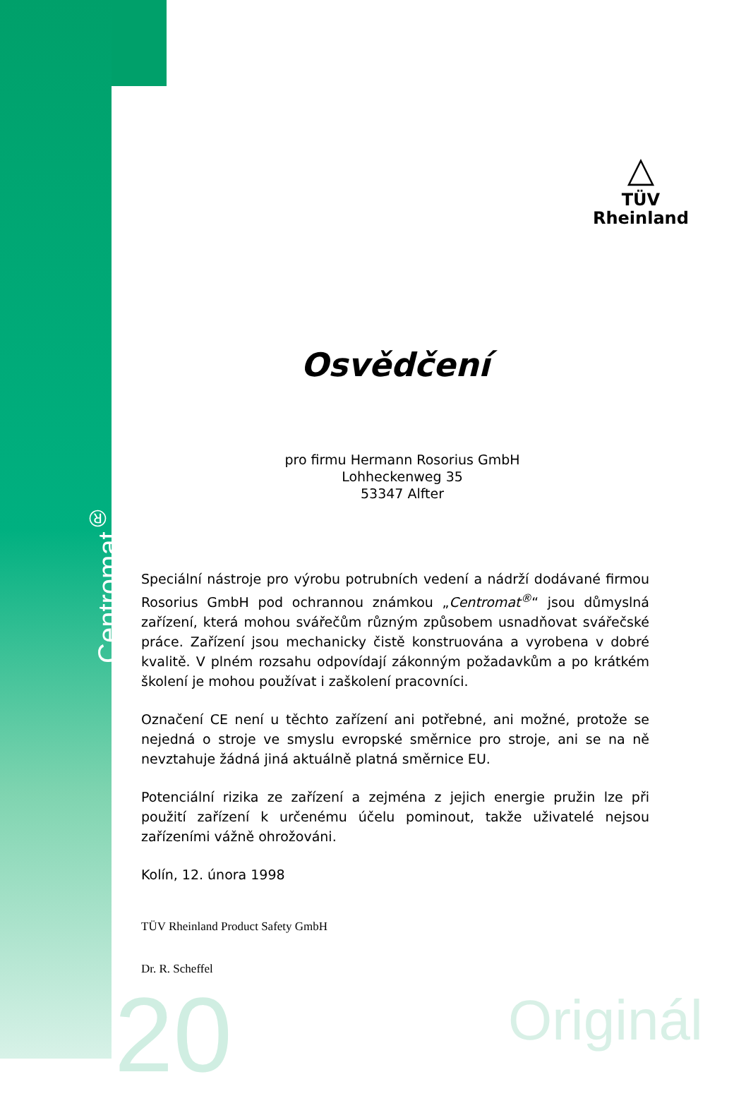Centromat<sup>®</sup>
△
TÜV
Rheinland
Osvědčení
pro firmu Hermann Rosorius GmbH
Lohheckenweg 35
53347 Alfter
Speciální nástroje pro výrobu potrubních vedení a nádrží dodávané firmou Rosorius GmbH pod ochrannou známkou „Centromat<sup>®</sup>“ jsou důmyslná zařízení, která mohou svářečům různým způsobem usnadňovat svářečské práce. Zařízení jsou mechanicky čistě konstruována a vyrobena v dobré kvalitě. V plném rozsahu odpovídají zákonným požadavkům a po krátkém školení je mohou používat i zaškolení pracovníci.
Označení CE není u těchto zařízení ani potřebné, ani možné, protože se nejedná o stroje ve smyslu evropské směrnice pro stroje, ani se na ně nevztahuje žádná jiná aktuálně platná směrnice EU.
Potenciální rizika ze zařízení a zejména z jejich energie pružin lze při použití zařízení k určenému účelu pominout, takže uživatelé nejsou zařízeními vážně ohrožováni.
Kolín, 12. února 1998
TÜV Rheinland Product Safety GmbH
Dr. R. Scheffel
20 Originál